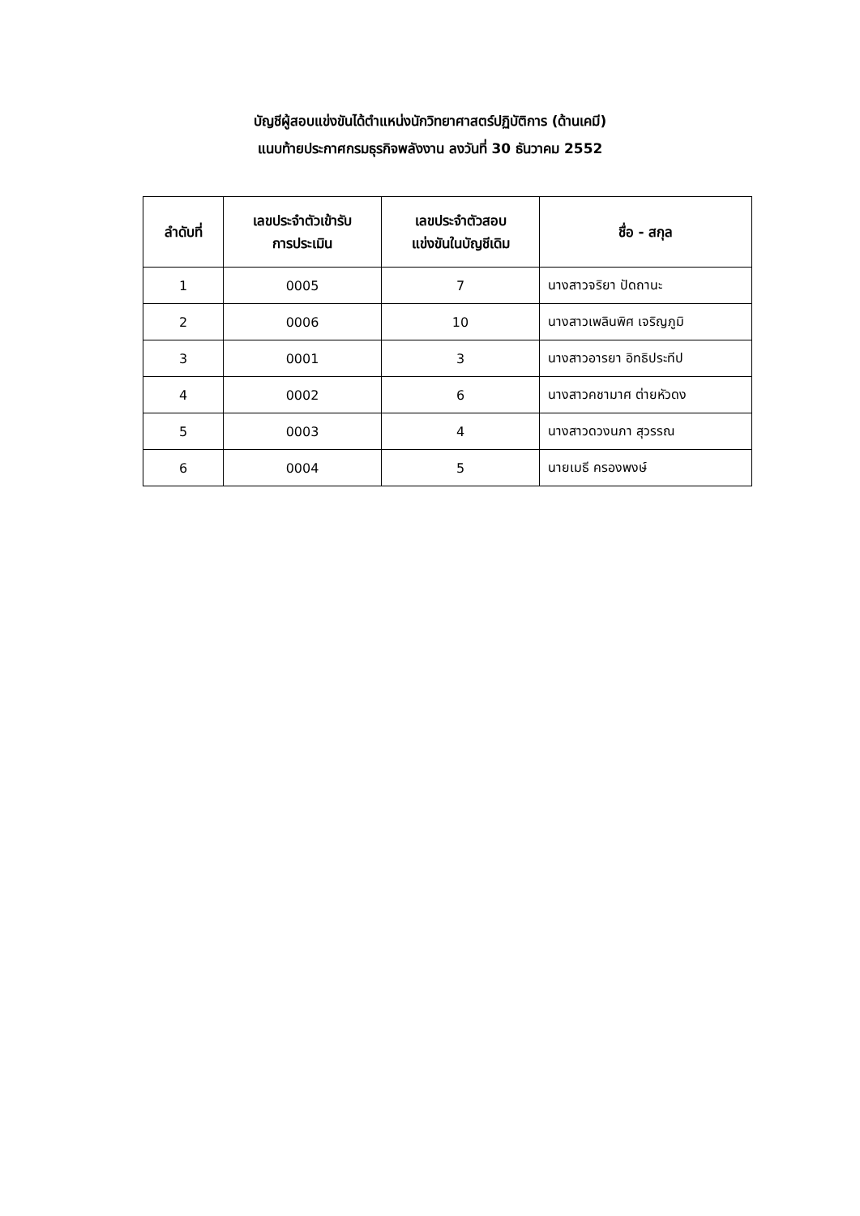บัญชีผู้สอบแข่งขันได้ตำแหน่งนักวิทยาศาสตร์ปฏิบัติการ (ด้านเคมี)
แนบท้ายประกาศกรมธุรกิจพลังงาน ลงวันที่ 30 ธันวาคม 2552
| ลำดับที่ | เลขประจำตัวเข้ารับ การประเมิน | เลขประจำตัวสอบ แข่งขันในบัญชีเดิม | ชื่อ - สกุล |
| --- | --- | --- | --- |
| 1 | 0005 | 7 | นางสาวจริยา ปัดถานะ |
| 2 | 0006 | 10 | นางสาวเพลินพิศ เจริญภูมิ |
| 3 | 0001 | 3 | นางสาวอารยา อิทธิประทีป |
| 4 | 0002 | 6 | นางสาวคชามาศ ต่ายหัวดง |
| 5 | 0003 | 4 | นางสาวดวงนภา สุวรรณ |
| 6 | 0004 | 5 | นายเมธี ครองพงษ์ |